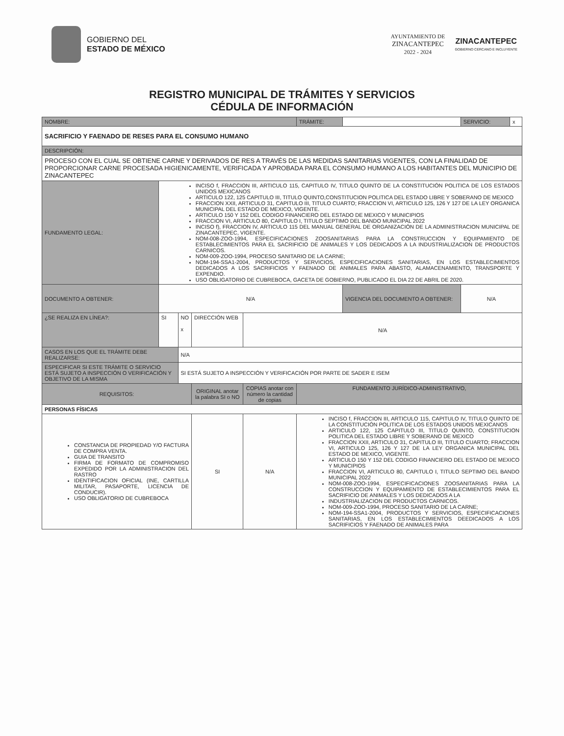GOBIERNO DEL
ESTADO DE MÉXICO
AYUNTAMIENTO DE
ZINACANTEPEC
2022 - 2024
ZINACANTEPEC
GOBIERNO CERCANO E INCLUYENTE
REGISTRO MUNICIPAL DE TRÁMITES Y SERVICIOS
CÉDULA DE INFORMACIÓN
| NOMBRE: | | | | | | TRÁMITE: | | SERVICIO: | x |
| SACRIFICIO Y FAENADO DE RESES PARA EL CONSUMO HUMANO | | | | | | | | | |
| DESCRIPCIÓN: | | | | | | | | | |
| PROCESO CON EL CUAL SE OBTIENE CARNE Y DERIVADOS DE RES A TRAVÉS DE LAS MEDIDAS SANITARIAS VIGENTES, CON LA FINALIDAD DE PROPORCIONAR CARNE PROCESADA HIGIENICAMENTE, VERIFICADA Y APROBADA PARA EL CONSUMO HUMANO A LOS HABITANTES DEL MUNICIPIO DE ZINACANTEPEC | | | | | | | | | |
| FUNDAMENTO LEGAL: | INCISO f, FRACCION III, ARTICULO 115, CAPITULO IV, TITULO QUINTO DE LA CONSTITUCIÓN POLITICA DE LOS ESTADOS UNIDOS MEXICANOS ARTICULO 122, 125 CAPITULO III, TITULO QUINTO,CONSTITUCION POLITICA DEL ESTADO LIBRE Y SOBERANO DE MEXICO FRACCION XXII, ARTICULO 31, CAPITULO III, TITULO CUARTO; FRACCION VI, ARTICULO 125, 126 Y 127 DE LA LEY ORGANICA MUNICIPAL DEL ESTADO DE MEXICO, VIGENTE. ARTICULO 150 Y 152 DEL CODIGO FINANCIERO DEL ESTADO DE MEXICO Y MUNICIPIOS FRACCION VI, ARTICULO 80, CAPITULO I, TITULO SEPTIMO DEL BANDO MUNICIPAL 2022 INCISO f), FRACCION IV, ARTICULO 115 DEL MANUAL GENERAL DE ORGANIZACIÓN DE LA ADMINISTRACION MUNICIPAL DE ZINACANTEPEC, VIGENTE. NOM-008-ZOO-1994, ESPECIFICACIONES ZOOSANITARIAS PARA LA CONSTRUCCION Y EQUIPAMIENTO DE ESTABLECIMIENTOS PARA EL SACRIFICIO DE ANIMALES Y LOS DEDICADOS A LA INDUSTRIALIZACION DE PRODUCTOS CARNICOS. NOM-009-ZOO-1994, PROCESO SANITARIO DE LA CARNE; NOM-194-SSA1-2004, PRODUCTOS Y SERVICIOS, ESPECIFICACIONES SANITARIAS, EN LOS ESTABLECIMIENTOS DEDICADOS A LOS SACRIFICIOS Y FAENADO DE ANIMALES PARA ABASTO, ALAMACENAMIENTO, TRANSPORTE Y EXPENDIO. USO OBLIGATORIO DE CUBREBOCA, GACETA DE GOBIERNO, PUBLICADO EL DIA 22 DE ABRIL DE 2020. | | | | | | | | |
| DOCUMENTO A OBTENER: | N/A | | | | | | VIGENCIA DEL DOCUMENTO A OBTENER: | N/A | |
| ¿SE REALIZA EN LÍNEA?: | SI | NO x | DIRECCIÓN WEB | | N/A | | | | |
| CASOS EN LOS QUE EL TRÁMITE DEBE REALIZARSE: | | N/A | | | | | | | |
| ESPECIFICAR SI ESTE TRÁMITE O SERVICIO ESTÁ SUJETO A INSPECCIÓN O VERIFICACIÓN Y OBJETIVO DE LA MISMA | | SI ESTÁ SUJETO A INSPECCIÓN Y VERIFICACIÓN POR PARTE DE SADER E ISEM | | | | | | | |
| REQUISITOS: | | | | ORIGINAL anotar la palabra SI o NO | COPIAS anotar con número la cantidad de copias | FUNDAMENTO JURÍDICO-ADMINISTRATIVO, | | | |
| PERSONAS FÍSICAS | | | | | | | | | |
| CONSTANCIA DE PROPIEDAD Y/O FACTURA DE COMPRA VENTA. GUIA DE TRANSITO FIRMA DE FORMATO DE COMPROMISO EXPEDIDO POR LA ADMINISTRACION DEL RASTRO IDENTIFICACION OFICIAL (INE, CARTILLA MILITAR, PASAPORTE, LICENCIA DE CONDUCIR). USO OBLIGATORIO DE CUBREBOCA | | | | SI | N/A | INCISO f, FRACCION III, ARTICULO 115, CAPITULO IV, TITULO QUINTO DE LA CONSTITUCIÓN POLITICA DE LOS ESTADOS UNIDOS MEXICANOS ARTICULO 122, 125 CAPITULO III, TITULO QUINTO, CONSTITUCION POLITICA DEL ESTADO LIBRE Y SOBERANO DE MEXICO FRACCION XXII, ARTICULO 31, CAPITULO III, TITULO CUARTO; FRACCION VI, ARTICULO 125, 126 Y 127 DE LA LEY ORGANICA MUNICIPAL DEL ESTADO DE MEXICO, VIGENTE. ARTICULO 150 Y 152 DEL CODIGO FINANCIERO DEL ESTADO DE MEXICO Y MUNICIPIOS FRACCION VI, ARTICULO 80, CAPITULO I, TITULO SEPTIMO DEL BANDO MUNICIPAL 2022 NOM-008-ZOO-1994, ESPECIFICACIONES ZOOSANITARIAS PARA LA CONSTRUCCION Y EQUIPAMIENTO DE ESTABLECIMIENTOS PARA EL SACRIFICIO DE ANIMALES Y LOS DEDICADOS A LA INDUSTRIALIZACION DE PRODUCTOS CARNICOS. NOM-009-ZOO-1994, PROCESO SANITARIO DE LA CARNE; NOM-194-SSA1-2004, PRODUCTOS Y SERVICIOS, ESPECIFICACIONES SANITARIAS, EN LOS ESTABLECIMIENTOS DEEDICADOS A LOS SACRIFICIOS Y FAENADO DE ANIMALES PARA | | | |